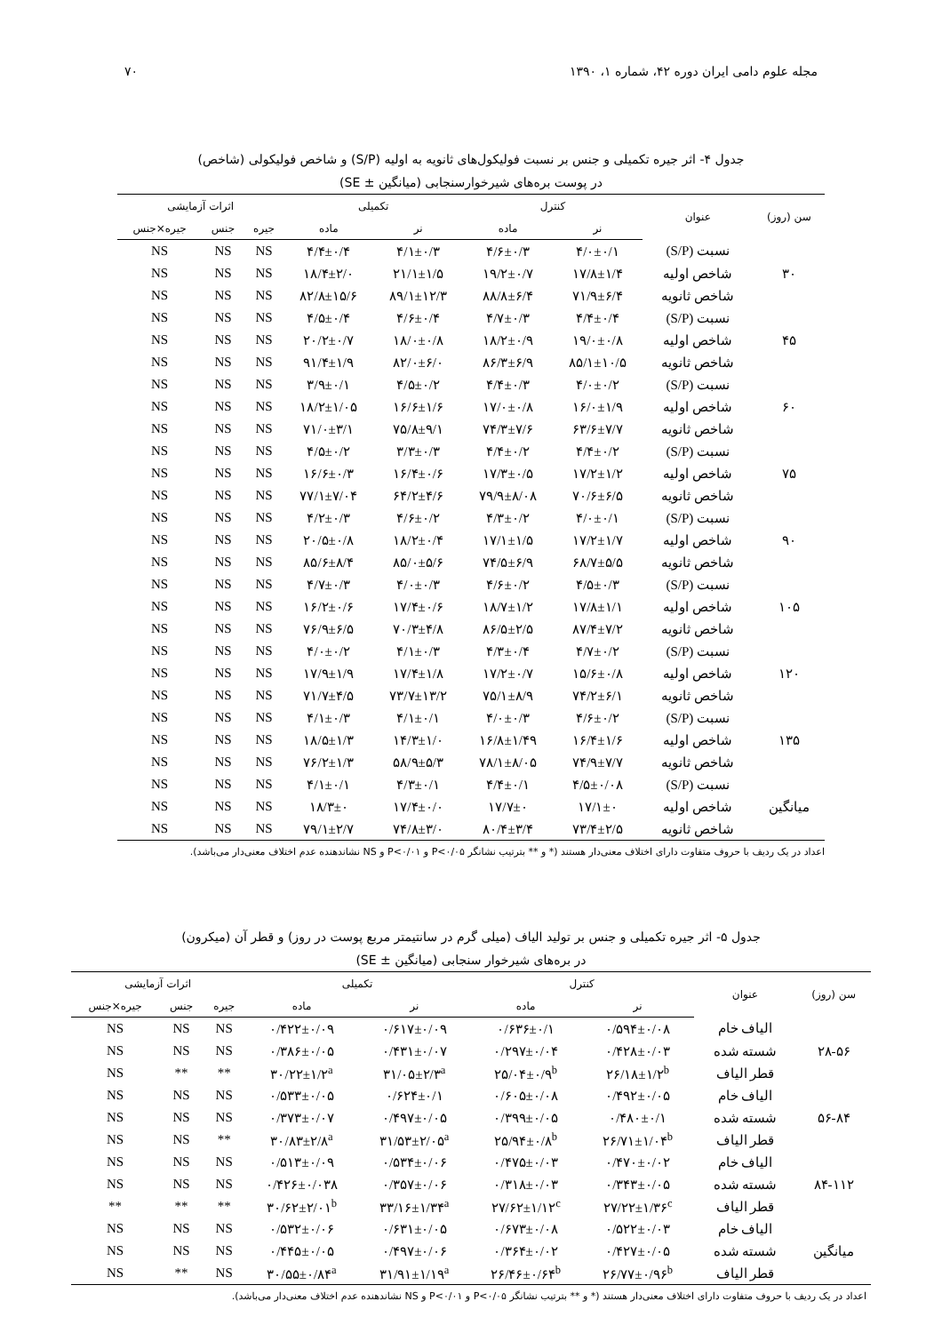مجله علوم دامی ایران دوره ۴۲، شماره ۱، ۱۳۹۰ ۷۰
جدول ۴- اثر جیره تکمیلی و جنس بر نسبت فولیکول‌های ثانویه به اولیه (S/P) و شاخص فولیکولی (شاخص)
در پوست بره‌های شیرخوارسنجابی (میانگین ± SE)
| سن (روز) | عنوان | کنترل | | تکمیلی | | اثرات آزمایشی | | |
| --- | --- | --- | --- | --- | --- | --- | --- | --- |
| | | نر | ماده | نر | ماده | جیره | جنس | جیره×جنس |
| | نسبت (S/P) | ۴/۰±۰/۱ | ۴/۶±۰/۳ | ۴/۱±۰/۳ | ۴/۴±۰/۴ | NS | NS | NS |
| ۳۰ | شاخص اولیه | ۱۷/۸±۱/۴ | ۱۹/۲±۰/۷ | ۲۱/۱±۱/۵ | ۱۸/۴±۲/۰ | NS | NS | NS |
| | شاخص ثانویه | ۷۱/۹±۶/۴ | ۸۸/۸±۶/۴ | ۸۹/۱±۱۲/۳ | ۸۲/۸±۱۵/۶ | NS | NS | NS |
| | نسبت (S/P) | ۴/۴±۰/۴ | ۴/۷±۰/۳ | ۴/۶±۰/۴ | ۴/۵±۰/۴ | NS | NS | NS |
| ۴۵ | شاخص اولیه | ۱۹/۰±۰/۸ | ۱۸/۲±۰/۹ | ۱۸/۰±۰/۸ | ۲۰/۲±۰/۷ | NS | NS | NS |
| | شاخص ثانویه | ۸۵/۱±۱۰/۵ | ۸۶/۳±۶/۹ | ۸۲/۰±۶/۰ | ۹۱/۴±۱/۹ | NS | NS | NS |
| | نسبت (S/P) | ۴/۰±۰/۲ | ۴/۴±۰/۳ | ۴/۵±۰/۲ | ۳/۹±۰/۱ | NS | NS | NS |
| ۶۰ | شاخص اولیه | ۱۶/۰±۱/۹ | ۱۷/۰±۰/۸ | ۱۶/۶±۱/۶ | ۱۸/۲±۱/۰۵ | NS | NS | NS |
| | شاخص ثانویه | ۶۳/۶±۷/۷ | ۷۴/۳±۷/۶ | ۷۵/۸±۹/۱ | ۷۱/۰±۳/۱ | NS | NS | NS |
| | نسبت (S/P) | ۴/۴±۰/۲ | ۴/۴±۰/۲ | ۳/۳±۰/۳ | ۴/۵±۰/۲ | NS | NS | NS |
| ۷۵ | شاخص اولیه | ۱۷/۲±۱/۲ | ۱۷/۳±۰/۵ | ۱۶/۴±۰/۶ | ۱۶/۶±۰/۳ | NS | NS | NS |
| | شاخص ثانویه | ۷۰/۶±۶/۵ | ۷۹/۹±۸/۰۸ | ۶۴/۲±۴/۶ | ۷۷/۱±۷/۰۴ | NS | NS | NS |
| | نسبت (S/P) | ۴/۰±۰/۱ | ۴/۳±۰/۲ | ۴/۶±۰/۲ | ۴/۲±۰/۳ | NS | NS | NS |
| ۹۰ | شاخص اولیه | ۱۷/۲±۱/۷ | ۱۷/۱±۱/۵ | ۱۸/۲±۰/۴ | ۲۰/۵±۰/۸ | NS | NS | NS |
| | شاخص ثانویه | ۶۸/۷±۵/۵ | ۷۴/۵±۶/۹ | ۸۵/۰±۵/۶ | ۸۵/۶±۸/۴ | NS | NS | NS |
| | نسبت (S/P) | ۴/۵±۰/۳ | ۴/۶±۰/۲ | ۴/۰±۰/۳ | ۴/۷±۰/۳ | NS | NS | NS |
| ۱۰۵ | شاخص اولیه | ۱۷/۸±۱/۱ | ۱۸/۷±۱/۲ | ۱۷/۴±۰/۶ | ۱۶/۲±۰/۶ | NS | NS | NS |
| | شاخص ثانویه | ۸۷/۴±۷/۲ | ۸۶/۵±۲/۵ | ۷۰/۳±۴/۸ | ۷۶/۹±۶/۵ | NS | NS | NS |
| | نسبت (S/P) | ۴/۷±۰/۲ | ۴/۳±۰/۴ | ۴/۱±۰/۳ | ۴/۰±۰/۲ | NS | NS | NS |
| ۱۲۰ | شاخص اولیه | ۱۵/۶±۰/۸ | ۱۷/۲±۰/۷ | ۱۷/۴±۱/۸ | ۱۷/۹±۱/۹ | NS | NS | NS |
| | شاخص ثانویه | ۷۴/۲±۶/۱ | ۷۵/۱±۸/۹ | ۷۳/۷±۱۳/۲ | ۷۱/۷±۴/۵ | NS | NS | NS |
| | نسبت (S/P) | ۴/۶±۰/۲ | ۴/۰±۰/۳ | ۴/۱±۰/۱ | ۴/۱±۰/۳ | NS | NS | NS |
| ۱۳۵ | شاخص اولیه | ۱۶/۴±۱/۶ | ۱۶/۸±۱/۴۹ | ۱۴/۳±۱/۰ | ۱۸/۵±۱/۳ | NS | NS | NS |
| | شاخص ثانویه | ۷۴/۹±۷/۷ | ۷۸/۱±۸/۰۵ | ۵۸/۹±۵/۳ | ۷۶/۲±۱/۳ | NS | NS | NS |
| | نسبت (S/P) | ۴/۵±۰/۰۸ | ۴/۴±۰/۱ | ۴/۳±۰/۱ | ۴/۱±۰/۱ | NS | NS | NS |
| میانگین | شاخص اولیه | ۱۷/۱±۰ | ۱۷/۷±۰ | ۱۷/۴±۰/۰ | ۱۸/۳±۰ | NS | NS | NS |
| | شاخص ثانویه | ۷۳/۴±۲/۵ | ۸۰/۴±۳/۴ | ۷۴/۸±۳/۰ | ۷۹/۱±۲/۷ | NS | NS | NS |
اعداد در یک ردیف با حروف متفاوت دارای اختلاف معنی‌دار هستند (* و ** بترتیب نشانگر P<۰/۰۵ و P<۰/۰۱ و NS نشاندهنده عدم اختلاف معنی‌دار می‌باشد).
جدول ۵- اثر جیره تکمیلی و جنس بر تولید الیاف (میلی گرم در سانتیمتر مربع پوست در روز) و قطر آن (میکرون)
در بره‌های شیرخوار سنجابی (میانگین ± SE)
| سن (روز) | عنوان | کنترل | | تکمیلی | | اثرات آزمایشی | | |
| --- | --- | --- | --- | --- | --- | --- | --- | --- |
| | | نر | ماده | نر | ماده | جیره | جنس | جیره×جنس |
| | الیاف خام | ۰/۵۹۴±۰/۰۸ | ۰/۶۳۶±۰/۱ | ۰/۶۱۷±۰/۰۹ | ۰/۴۲۲±۰/۰۹ | NS | NS | NS |
| ۲۸-۵۶ | شسته شده | ۰/۴۲۸±۰/۰۳ | ۰/۲۹۷±۰/۰۴ | ۰/۴۳۱±۰/۰۷ | ۰/۳۸۶±۰/۰۵ | NS | NS | NS |
| | قطر الیاف | ۲۶/۱۸±۱/۲<sup>b</sup> | ۲۵/۰۴±۰/۹<sup>b</sup> | ۳۱/۰۵±۲/۳<sup>a</sup> | ۳۰/۲۲±۱/۲<sup>a</sup> | ** | ** | NS |
| | الیاف خام | ۰/۴۹۲±۰/۰۵ | ۰/۶۰۵±۰/۰۸ | ۰/۶۲۴±۰/۱ | ۰/۵۳۳±۰/۰۵ | NS | NS | NS |
| ۵۶-۸۴ | شسته شده | ۰/۴۸۰±۰/۱ | ۰/۳۹۹±۰/۰۵ | ۰/۴۹۷±۰/۰۵ | ۰/۳۷۳±۰/۰۷ | NS | NS | NS |
| | قطر الیاف | ۲۶/۷۱±۱/۰۴<sup>b</sup> | ۲۵/۹۴±۰/۸<sup>b</sup> | ۳۱/۵۳±۲/۰۵<sup>a</sup> | ۳۰/۸۳±۲/۸<sup>a</sup> | ** | NS | NS |
| | الیاف خام | ۰/۴۷۰±۰/۰۲ | ۰/۴۷۵±۰/۰۳ | ۰/۵۳۴±۰/۰۶ | ۰/۵۱۳±۰/۰۹ | NS | NS | NS |
| ۸۴-۱۱۲ | شسته شده | ۰/۳۴۳±۰/۰۵ | ۰/۳۱۸±۰/۰۳ | ۰/۳۵۷±۰/۰۶ | ۰/۴۲۶±۰/۰۳۸ | NS | NS | NS |
| | قطر الیاف | ۲۷/۲۲±۱/۳۶<sup>c</sup> | ۲۷/۶۲±۱/۱۲<sup>c</sup> | ۳۳/۱۶±۱/۳۴<sup>a</sup> | ۳۰/۶۲±۲/۰۱<sup>b</sup> | ** | ** | ** |
| | الیاف خام | ۰/۵۲۲±۰/۰۳ | ۰/۶۷۳±۰/۰۸ | ۰/۶۳۱±۰/۰۵ | ۰/۵۳۲±۰/۰۶ | NS | NS | NS |
| میانگین | شسته شده | ۰/۴۲۷±۰/۰۵ | ۰/۳۶۴±۰/۰۲ | ۰/۴۹۷±۰/۰۶ | ۰/۴۴۵±۰/۰۵ | NS | NS | NS |
| | قطر الیاف | ۲۶/۷۷±۰/۹۶<sup>b</sup> | ۲۶/۴۶±۰/۶۴<sup>b</sup> | ۳۱/۹۱±۱/۱۹<sup>a</sup> | ۳۰/۵۵±۰/۸۴<sup>a</sup> | NS | ** | NS |
اعداد در یک ردیف با حروف متفاوت دارای اختلاف معنی‌دار هستند (* و ** بترتیب نشانگر P<۰/۰۵ و P<۰/۰۱ و NS نشاندهنده عدم اختلاف معنی‌دار می‌باشد).